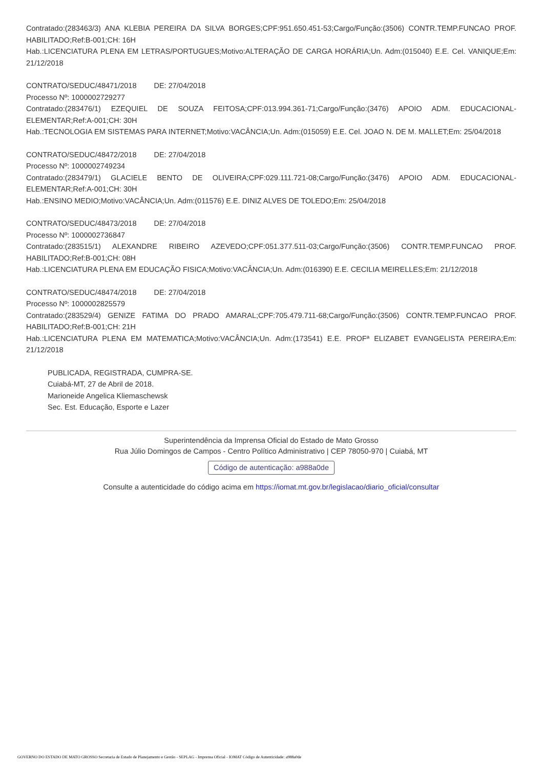Contratado:(283463/3) ANA KLEBIA PEREIRA DA SILVA BORGES;CPF:951.650.451-53;Cargo/Função:(3506) CONTR.TEMP.FUNCAO PROF. HABILITADO;Ref:B-001;CH: 16H
Hab.:LICENCIATURA PLENA EM LETRAS/PORTUGUES;Motivo:ALTERAÇÃO DE CARGA HORÁRIA;Un. Adm:(015040) E.E. Cel. VANIQUE;Em: 21/12/2018
CONTRATO/SEDUC/48471/2018 DE: 27/04/2018
Processo Nº: 1000002729277
Contratado:(283476/1) EZEQUIEL DE SOUZA FEITOSA;CPF:013.994.361-71;Cargo/Função:(3476) APOIO ADM. EDUCACIONAL-ELEMENTAR;Ref:A-001;CH: 30H
Hab.:TECNOLOGIA EM SISTEMAS PARA INTERNET;Motivo:VACÂNCIA;Un. Adm:(015059) E.E. Cel. JOAO N. DE M. MALLET;Em: 25/04/2018
CONTRATO/SEDUC/48472/2018 DE: 27/04/2018
Processo Nº: 1000002749234
Contratado:(283479/1) GLACIELE BENTO DE OLIVEIRA;CPF:029.111.721-08;Cargo/Função:(3476) APOIO ADM. EDUCACIONAL-ELEMENTAR;Ref:A-001;CH: 30H
Hab.:ENSINO MEDIO;Motivo:VACÂNCIA;Un. Adm:(011576) E.E. DINIZ ALVES DE TOLEDO;Em: 25/04/2018
CONTRATO/SEDUC/48473/2018 DE: 27/04/2018
Processo Nº: 1000002736847
Contratado:(283515/1) ALEXANDRE RIBEIRO AZEVEDO;CPF:051.377.511-03;Cargo/Função:(3506) CONTR.TEMP.FUNCAO PROF. HABILITADO;Ref:B-001;CH: 08H
Hab.:LICENCIATURA PLENA EM EDUCAÇÃO FISICA;Motivo:VACÂNCIA;Un. Adm:(016390) E.E. CECILIA MEIRELLES;Em: 21/12/2018
CONTRATO/SEDUC/48474/2018 DE: 27/04/2018
Processo Nº: 1000002825579
Contratado:(283529/4) GENIZE FATIMA DO PRADO AMARAL;CPF:705.479.711-68;Cargo/Função:(3506) CONTR.TEMP.FUNCAO PROF. HABILITADO;Ref:B-001;CH: 21H
Hab.:LICENCIATURA PLENA EM MATEMATICA;Motivo:VACÂNCIA;Un. Adm:(173541) E.E. PROFª ELIZABET EVANGELISTA PEREIRA;Em: 21/12/2018
PUBLICADA, REGISTRADA, CUMPRA-SE.
Cuiabá-MT, 27 de Abril de 2018.
Marioneide Angelica Kliemaschewsk
Sec. Est. Educação, Esporte e Lazer
Superintendência da Imprensa Oficial do Estado de Mato Grosso
Rua Júlio Domingos de Campos - Centro Político Administrativo | CEP 78050-970 | Cuiabá, MT
Código de autenticação: a988a0de
Consulte a autenticidade do código acima em https://iomat.mt.gov.br/legislacao/diario_oficial/consultar
GOVERNO DO ESTADO DE MATO GROSSO Secretaria de Estado de Planejamento e Gestão - SEPLAG - Imprensa Oficial - IOMAT Código de Autenticidade: a988a0de